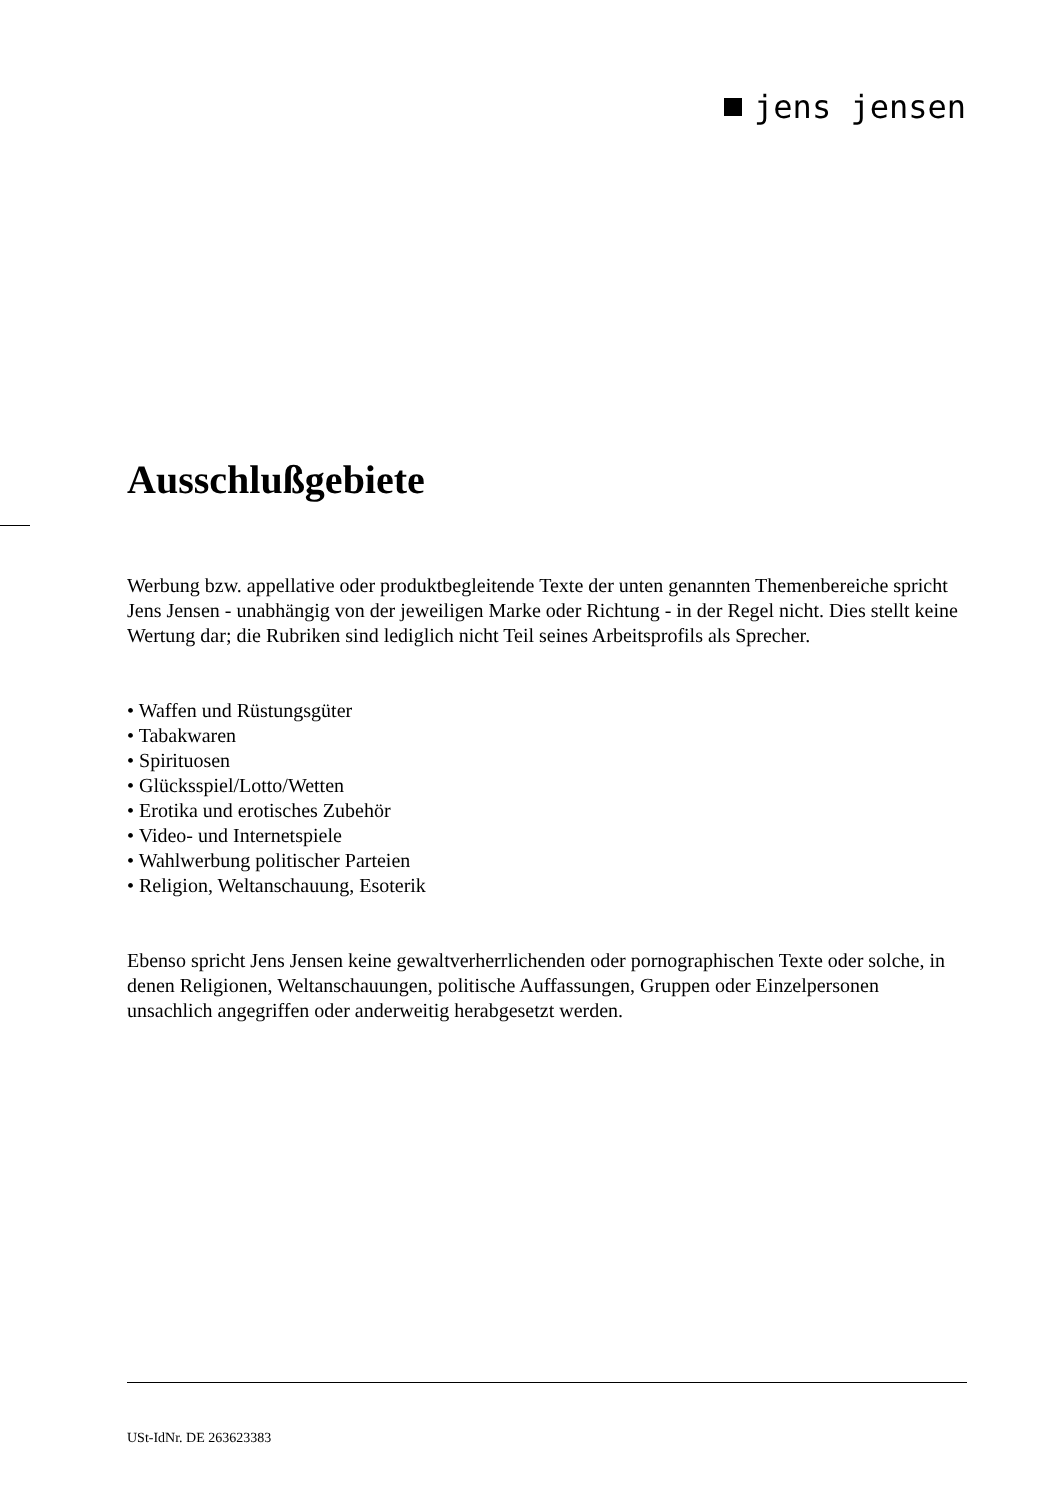jens jensen
Ausschlußgebiete
Werbung bzw. appellative oder produktbegleitende Texte der unten genannten Themenbereiche spricht Jens Jensen - unabhängig von der jeweiligen Marke oder Richtung - in der Regel nicht. Dies stellt keine Wertung dar; die Rubriken sind lediglich nicht Teil seines Arbeitsprofils als Sprecher.
• Waffen und Rüstungsgüter
• Tabakwaren
• Spirituosen
• Glücksspiel/Lotto/Wetten
• Erotika und erotisches Zubehör
• Video- und Internetspiele
• Wahlwerbung politischer Parteien
• Religion, Weltanschauung, Esoterik
Ebenso spricht Jens Jensen keine gewaltverherrlichenden oder pornographischen Texte oder solche, in denen Religionen, Weltanschauungen, politische Auffassungen, Gruppen oder Einzelpersonen unsachlich angegriffen oder anderweitig herabgesetzt werden.
USt-IdNr. DE 263623383